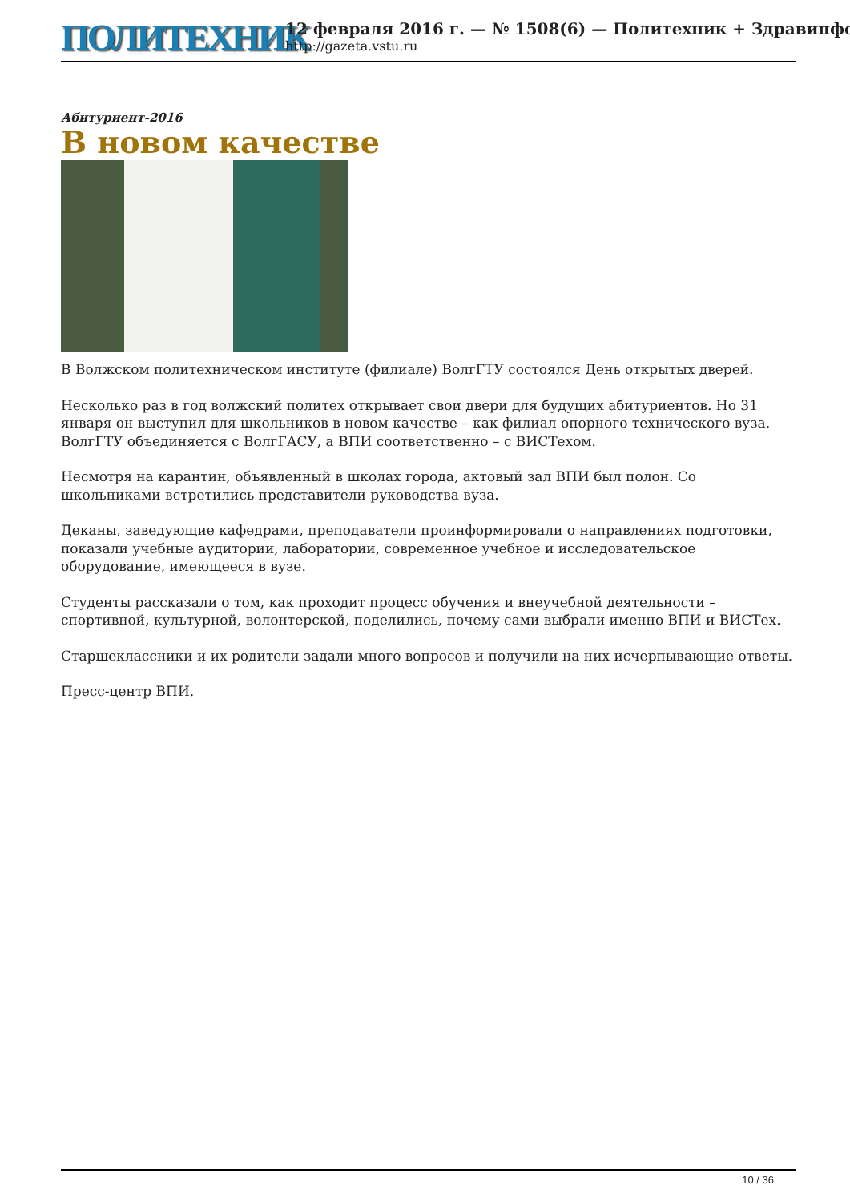ПОЛИТЕХНИК
12 февраля 2016 г. — № 1508(6) — Политехник + Здравинфо
http://gazeta.vstu.ru
Абитуриент-2016
В новом качестве
В Волжском политехническом институте (филиале) ВолгГТУ состоялся День открытых дверей.
Несколько раз в год волжский политех открывает свои двери для будущих абитуриентов. Но 31 января он выступил для школьников в новом качестве – как филиал опорного технического вуза. ВолгГТУ объединяется с ВолгГАСУ, а ВПИ соответственно – с ВИСТехом.
Несмотря на карантин, объявленный в школах города, актовый зал ВПИ был полон. Со школьниками встретились представители руководства вуза.
Деканы, заведующие кафедрами, преподаватели проинформировали о направлениях подготовки, показали учебные аудитории, лаборатории, современное учебное и исследовательское оборудование, имеющееся в вузе.
Студенты рассказали о том, как проходит процесс обучения и внеучебной деятельности – спортивной, культурной, волонтерской, поделились, почему сами выбрали именно ВПИ и ВИСТех.
Старшеклассники и их родители задали много вопросов и получили на них исчерпывающие ответы.
Пресс-центр ВПИ.
10 / 36